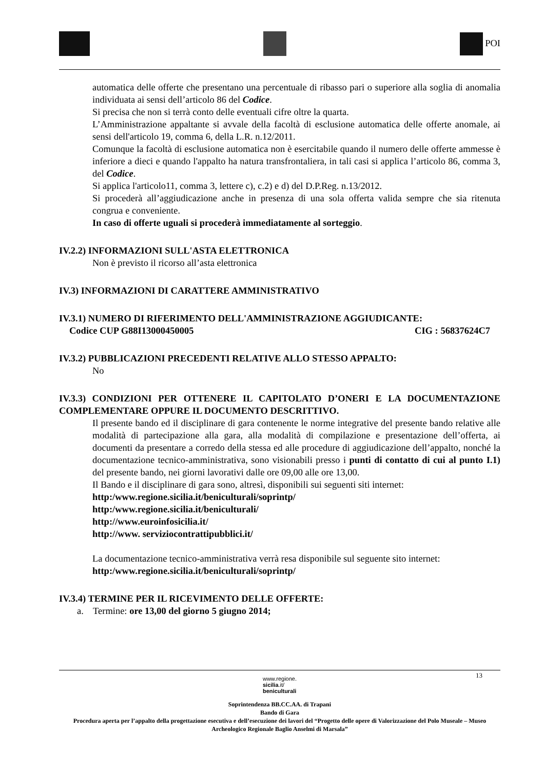POI
automatica delle offerte che presentano una percentuale di ribasso pari o superiore alla soglia di anomalia individuata ai sensi dell’articolo 86 del Codice.
Si precisa che non si terrà conto delle eventuali cifre oltre la quarta.
L’Amministrazione appaltante si avvale della facoltà di esclusione automatica delle offerte anomale, ai sensi dell'articolo 19, comma 6, della L.R. n.12/2011.
Comunque la facoltà di esclusione automatica non è esercitabile quando il numero delle offerte ammesse è inferiore a dieci e quando l'appalto ha natura transfrontaliera, in tali casi si applica l’articolo 86, comma 3, del Codice.
Si applica l'articolo11, comma 3, lettere c), c.2) e d) del D.P.Reg. n.13/2012.
Si procederà all’aggiudicazione anche in presenza di una sola offerta valida sempre che sia ritenuta congrua e conveniente.
In caso di offerte uguali si procederà immediatamente al sorteggio.
IV.2.2) INFORMAZIONI SULL'ASTA ELETTRONICA
Non è previsto il ricorso all’asta elettronica
IV.3) INFORMAZIONI DI CARATTERE AMMINISTRATIVO
IV.3.1) NUMERO DI RIFERIMENTO DELL'AMMINISTRAZIONE AGGIUDICANTE:
Codice CUP G88I13000450005 CIG : 56837624C7
IV.3.2) PUBBLICAZIONI PRECEDENTI RELATIVE ALLO STESSO APPALTO:
No
IV.3.3) CONDIZIONI PER OTTENERE IL CAPITOLATO D’ONERI E LA DOCUMENTAZIONE COMPLEMENTARE OPPURE IL DOCUMENTO DESCRITTIVO.
Il presente bando ed il disciplinare di gara contenente le norme integrative del presente bando relative alle modalità di partecipazione alla gara, alla modalità di compilazione e presentazione dell’offerta, ai documenti da presentare a corredo della stessa ed alle procedure di aggiudicazione dell’appalto, nonché la documentazione tecnico-amministrativa, sono visionabili presso i punti di contatto di cui al punto I.1) del presente bando, nei giorni lavorativi dalle ore 09,00 alle ore 13,00.
Il Bando e il disciplinare di gara sono, altresì, disponibili sui seguenti siti internet:
http:/www.regione.sicilia.it/beniculturali/soprintp/
http:/www.regione.sicilia.it/beniculturali/
http://www.euroinfosicilia.it/
http://www. serviziocontrattipubblici.it/
La documentazione tecnico-amministrativa verrà resa disponibile sul seguente sito internet:
http:/www.regione.sicilia.it/beniculturali/soprintp/
IV.3.4) TERMINE PER IL RICEVIMENTO DELLE OFFERTE:
a. Termine: ore 13,00 del giorno 5 giugno 2014;
13
www.regione.
sicilia.it/
beniculturali
Soprintendenza BB.CC.AA. di Trapani
Bando di Gara
Procedura aperta per l’appalto della progettazione esecutiva e dell’esecuzione dei lavori del “Progetto delle opere di Valorizzazione del Polo Museale – Museo Archeologico Regionale Baglio Anselmi di Marsala”